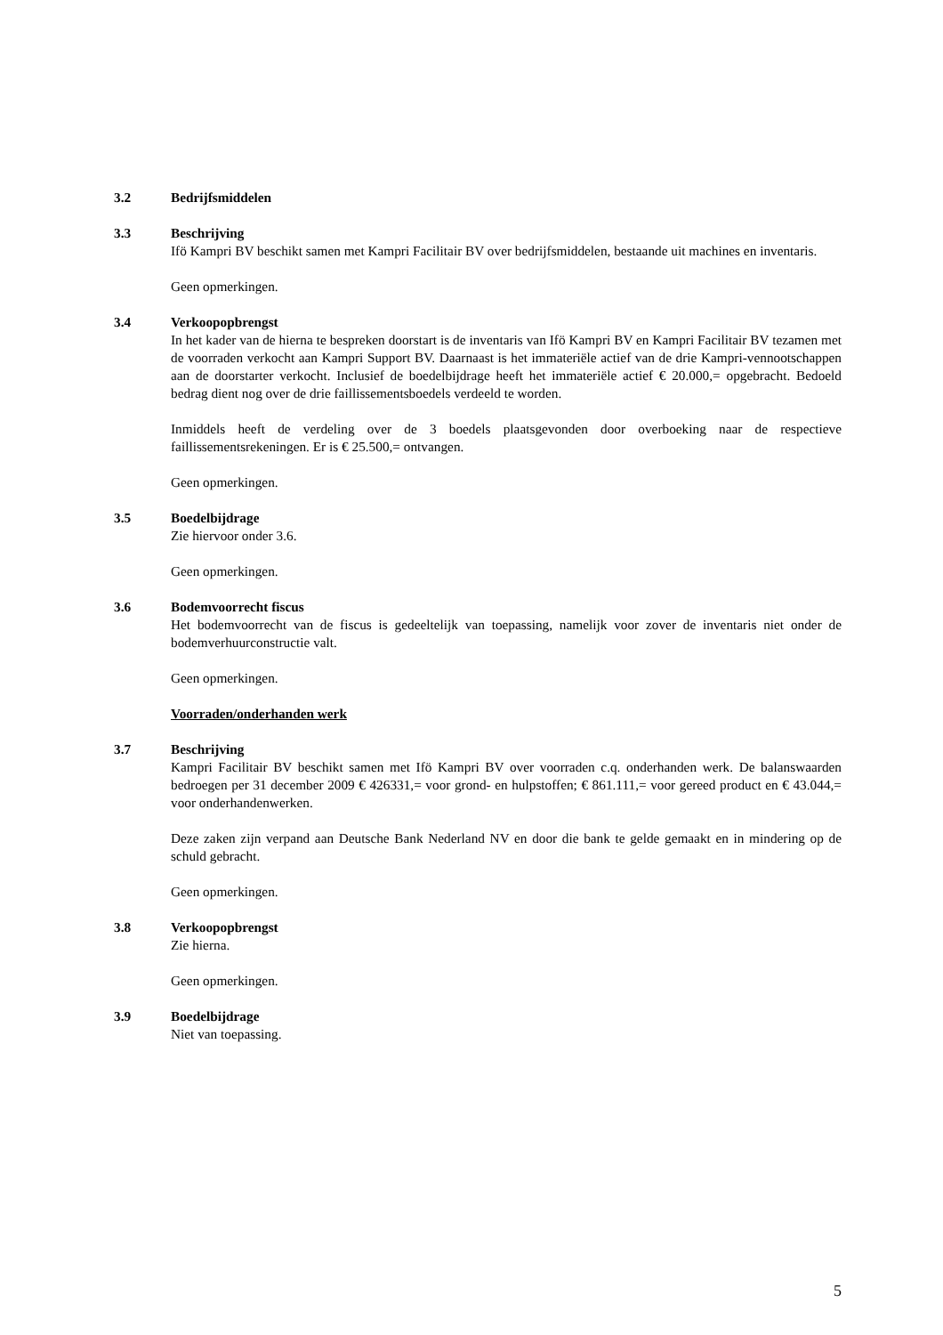3.2 Bedrijfsmiddelen
3.3 Beschrijving
Ifö Kampri BV beschikt samen met Kampri Facilitair BV over bedrijfsmiddelen, bestaande uit machines en inventaris.
Geen opmerkingen.
3.4 Verkoopopbrengst
In het kader van de hierna te bespreken doorstart is de inventaris van Ifö Kampri BV en Kampri Facilitair BV tezamen met de voorraden verkocht aan Kampri Support BV. Daarnaast is het immateriële actief van de drie Kampri-vennootschappen aan de doorstarter verkocht. Inclusief de boedelbijdrage heeft het immateriële actief € 20.000,= opgebracht. Bedoeld bedrag dient nog over de drie faillissementsboedels verdeeld te worden.
Inmiddels heeft de verdeling over de 3 boedels plaatsgevonden door overboeking naar de respectieve faillissementsrekeningen. Er is € 25.500,= ontvangen.
Geen opmerkingen.
3.5 Boedelbijdrage
Zie hiervoor onder 3.6.
Geen opmerkingen.
3.6 Bodemvoorrecht fiscus
Het bodemvoorrecht van de fiscus is gedeeltelijk van toepassing, namelijk voor zover de inventaris niet onder de bodemverhuurconstructie valt.
Geen opmerkingen.
Voorraden/onderhanden werk
3.7 Beschrijving
Kampri Facilitair BV beschikt samen met Ifö Kampri BV over voorraden c.q. onderhanden werk. De balanswaarden bedroegen per 31 december 2009 € 426331,= voor grond- en hulpstoffen; € 861.111,= voor gereed product en € 43.044,= voor onderhandenwerken.
Deze zaken zijn verpand aan Deutsche Bank Nederland NV en door die bank te gelde gemaakt en in mindering op de schuld gebracht.
Geen opmerkingen.
3.8 Verkoopopbrengst
Zie hierna.
Geen opmerkingen.
3.9 Boedelbijdrage
Niet van toepassing.
5